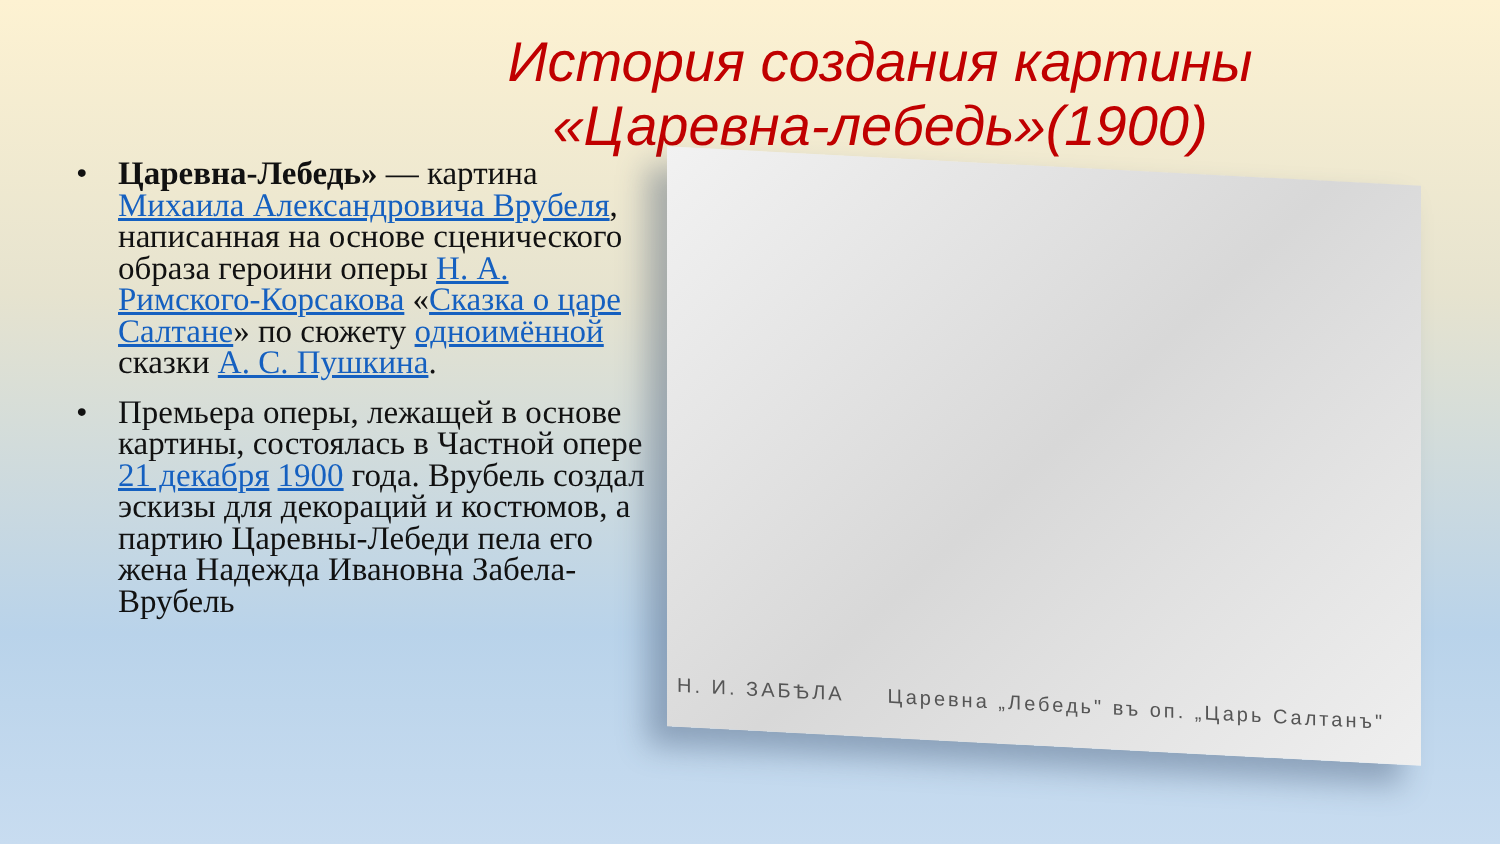История создания картины «Царевна-лебедь»(1900)
• Царевна-Лебедь» — картина Михаила Александровича Врубеля, написанная на основе сценического образа героини оперы Н. А. Римского-Корсакова «Сказка о царе Салтане» по сюжету одноимённой сказки А. С. Пушкина.
• Премьера оперы, лежащей в основе картины, состоялась в Частной опере 21 декабря 1900 года. Врубель создал эскизы для декораций и костюмов, а партию Царевны-Лебеди пела его жена Надежда Ивановна Забела-Врубель
Н. И. ЗАБѢЛА Царевна „Лебедь" въ оп. „Царь Салтанъ"